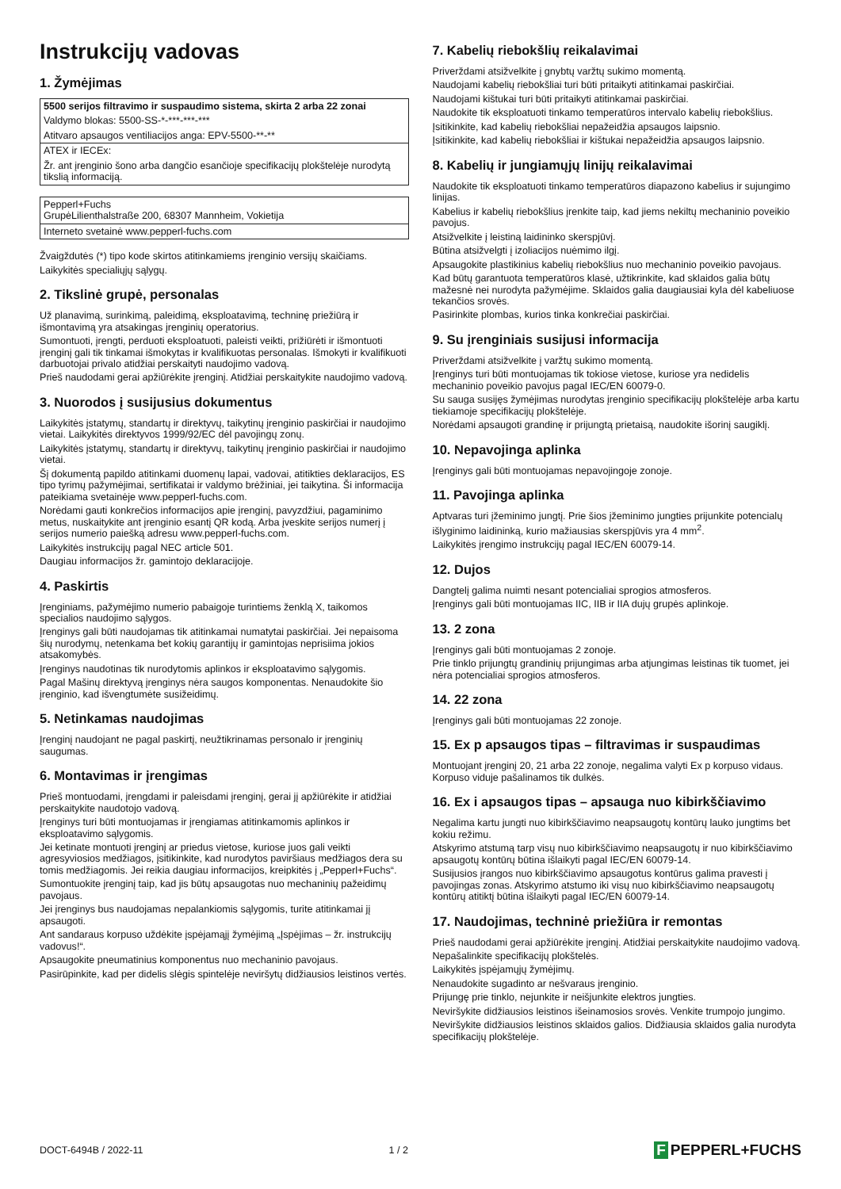Instrukcijų vadovas
1. Žymėjimas
| 5500 serijos filtravimo ir suspaudimo sistema, skirta 2 arba 22 zonai |
| Valdymo blokas: 5500-SS-*-***-***-*** |
| Atitvaro apsaugos ventiliacijos anga: EPV-5500-**-** |
| ATEX ir IECEx: |
| Žr. ant įrenginio šono arba dangčio esančioje specifikacijų plokštelėje nurodytą tikslią informaciją. |
| Pepperl+Fuchs GrupėLilienthalstraße 200, 68307 Mannheim, Vokietija |
| Interneto svetainė www.pepperl-fuchs.com |
Žvaigždutės (*) tipo kode skirtos atitinkamiems įrenginio versijų skaičiams.
Laikykitės specialiųjų sąlygų.
2. Tikslinė grupė, personalas
Už planavimą, surinkimą, paleidimą, eksploatavimą, techninę priežiūrą ir išmontavimą yra atsakingas įrenginių operatorius.
Sumontuoti, įrengti, perduoti eksploatuoti, paleisti veikti, prižiūrėti ir išmontuoti įrenginį gali tik tinkamai išmokytas ir kvalifikuotas personalas. Išmokyti ir kvalifikuoti darbuotojai privalo atidžiai perskaityti naudojimo vadovą.
Prieš naudodami gerai apžiūrėkite įrenginį. Atidžiai perskaitykite naudojimo vadovą.
3. Nuorodos į susijusius dokumentus
Laikykitės įstatymų, standartų ir direktyvų, taikytinų įrenginio paskirčiai ir naudojimo vietai. Laikykitės direktyvos 1999/92/EC dėl pavojingų zonų.
Laikykitės įstatymų, standartų ir direktyvų, taikytinų įrenginio paskirčiai ir naudojimo vietai.
Šį dokumentą papildo atitinkami duomenų lapai, vadovai, atitikties deklaracijos, ES tipo tyrimų pažymėjimai, sertifikatai ir valdymo brėžiniai, jei taikytina. Ši informacija pateikiama svetainėje www.pepperl-fuchs.com.
Norėdami gauti konkrečios informacijos apie įrenginį, pavyzdžiui, pagaminimo metus, nuskaitykite ant įrenginio esantį QR kodą. Arba įveskite serijos numerį į serijos numerio paiešką adresu www.pepperl-fuchs.com.
Laikykitės instrukcijų pagal NEC article 501.
Daugiau informacijos žr. gamintojo deklaracijoje.
4. Paskirtis
Įrenginiams, pažymėjimo numerio pabaigoje turintiems ženklą X, taikomos specialios naudojimo sąlygos.
Įrenginys gali būti naudojamas tik atitinkamai numatytai paskirčiai. Jei nepaisoma šių nurodymų, netenkama bet kokių garantijų ir gamintojas neprisiima jokios atsakomybės.
Įrenginys naudotinas tik nurodytomis aplinkos ir eksploatavimo sąlygomis.
Pagal Mašinų direktyvą įrenginys nėra saugos komponentas. Nenaudokite šio įrenginio, kad išvengtumėte susižeidimų.
5. Netinkamas naudojimas
Įrenginį naudojant ne pagal paskirtį, neužtikrinamas personalo ir įrenginių saugumas.
6. Montavimas ir įrengimas
Prieš montuodami, įrengdami ir paleisdami įrenginį, gerai jį apžiūrėkite ir atidžiai perskaitykite naudotojo vadovą.
Įrenginys turi būti montuojamas ir įrengiamas atitinkamomis aplinkos ir eksploatavimo sąlygomis.
Jei ketinate montuoti įrenginį ar priedus vietose, kuriose juos gali veikti agresyviosios medžiagos, įsitikinkite, kad nurodytos paviršiaus medžiagos dera su tomis medžiagomis. Jei reikia daugiau informacijos, kreipkitės į „Pepperl+Fuchs“.
Sumontuokite įrenginį taip, kad jis būtų apsaugotas nuo mechaninių pažeidimų pavojaus.
Jei įrenginys bus naudojamas nepalankiomis sąlygomis, turite atitinkamai jį apsaugoti.
Ant sandaraus korpuso uždėkite įspėjamąjį žymėjimą „Įspėjimas – žr. instrukcijų vadovus!“.
Apsaugokite pneumatinius komponentus nuo mechaninio pavojaus.
Pasirūpinkite, kad per didelis slėgis spintelėje neviršytų didžiausios leistinos vertės.
7. Kabelių riebokšlių reikalavimai
Priverždami atsižvelkite į gnybtų varžtų sukimo momentą.
Naudojami kabelių riebokšliai turi būti pritaikyti atitinkamai paskirčiai.
Naudojami kištukai turi būti pritaikyti atitinkamai paskirčiai.
Naudokite tik eksploatuoti tinkamo temperatūros intervalo kabelių riebokšlius.
Įsitikinkite, kad kabelių riebokšliai nepažeidžia apsaugos laipsnio.
Įsitikinkite, kad kabelių riebokšliai ir kištukai nepažeidžia apsaugos laipsnio.
8. Kabelių ir jungiamųjų linijų reikalavimai
Naudokite tik eksploatuoti tinkamo temperatūros diapazono kabelius ir sujungimo linijas.
Kabelius ir kabelių riebokšlius įrenkite taip, kad jiems nekiltų mechaninio poveikio pavojus.
Atsižvelkite į leistiną laidininko skerspjūvį.
Būtina atsižvelgti į izoliacijos nuėmimo ilgį.
Apsaugokite plastikinius kabelių riebokšlius nuo mechaninio poveikio pavojaus.
Kad būtų garantuota temperatūros klasė, užtikrinkite, kad sklaidos galia būtų mažesnė nei nurodyta pažymėjime. Sklaidos galia daugiausiai kyla dėl kabeliuose tekančios srovės.
Pasirinkite plombas, kurios tinka konkrečiai paskirčiai.
9. Su įrenginiais susijusi informacija
Priverždami atsižvelkite į varžtų sukimo momentą.
Įrenginys turi būti montuojamas tik tokiose vietose, kuriose yra nedidelis mechaninio poveikio pavojus pagal IEC/EN 60079-0.
Su sauga susijęs žymėjimas nurodytas įrenginio specifikacijų plokštelėje arba kartu tiekiamoje specifikacijų plokštelėje.
Norėdami apsaugoti grandinę ir prijungtą prietaisą, naudokite išorinį saugiklį.
10. Nepavojinga aplinka
Įrenginys gali būti montuojamas nepavojingoje zonoje.
11. Pavojinga aplinka
Aptvaras turi įžeminimo jungtį. Prie šios įžeminimo jungties prijunkite potencialų išlyginimo laidininką, kurio mažiausias skerspjūvis yra 4 mm<sup>2</sup>.
Laikykitės įrengimo instrukcijų pagal IEC/EN 60079-14.
12. Dujos
Dangtelį galima nuimti nesant potencialiai sprogios atmosferos.
Įrenginys gali būti montuojamas IIC, IIB ir IIA dujų grupės aplinkoje.
13. 2 zona
Įrenginys gali būti montuojamas 2 zonoje.
Prie tinklo prijungtų grandinių prijungimas arba atjungimas leistinas tik tuomet, jei nėra potencialiai sprogios atmosferos.
14. 22 zona
Įrenginys gali būti montuojamas 22 zonoje.
15. Ex p apsaugos tipas – filtravimas ir suspaudimas
Montuojant įrenginį 20, 21 arba 22 zonoje, negalima valyti Ex p korpuso vidaus. Korpuso viduje pašalinamos tik dulkės.
16. Ex i apsaugos tipas – apsauga nuo kibirkščiavimo
Negalima kartu jungti nuo kibirkščiavimo neapsaugotų kontūrų lauko jungtims bet kokiu režimu.
Atskyrimo atstumą tarp visų nuo kibirkščiavimo neapsaugotų ir nuo kibirkščiavimo apsaugotų kontūrų būtina išlaikyti pagal IEC/EN 60079-14.
Susijusios įrangos nuo kibirkščiavimo apsaugotus kontūrus galima pravesti į pavojingas zonas. Atskyrimo atstumo iki visų nuo kibirkščiavimo neapsaugotų kontūrų atitiktį būtina išlaikyti pagal IEC/EN 60079-14.
17. Naudojimas, techninė priežiūra ir remontas
Prieš naudodami gerai apžiūrėkite įrenginį. Atidžiai perskaitykite naudojimo vadovą.
Nepašalinkite specifikacijų plokštelės.
Laikykitės įspėjamųjų žymėjimų.
Nenaudokite sugadinto ar nešvaraus įrenginio.
Prijungę prie tinklo, nejunkite ir neišjunkite elektros jungties.
Neviršykite didžiausios leistinos išeinamosios srovės. Venkite trumpojo jungimo.
Neviršykite didžiausios leistinos sklaidos galios. Didžiausia sklaidos galia nurodyta specifikacijų plokštelėje.
DOCT-6494B / 2022-11 1 / 2
F PEPPERL+FUCHS